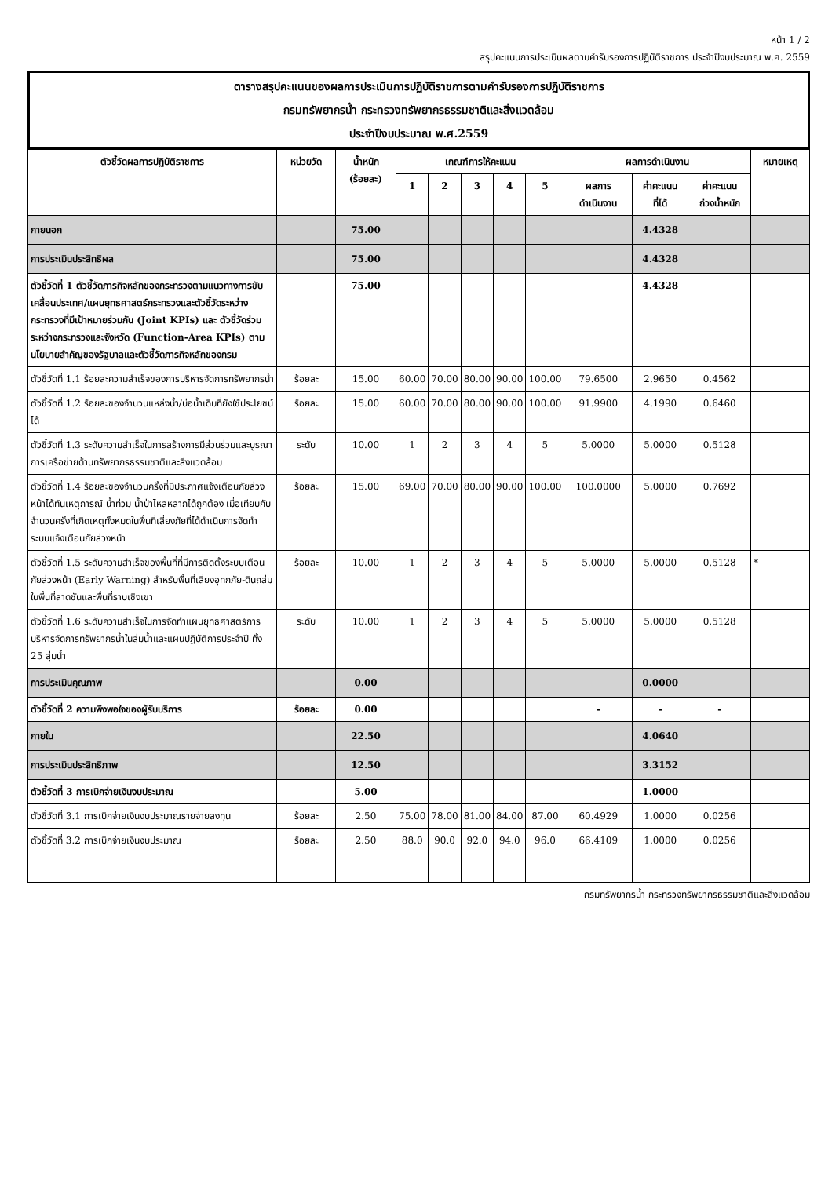หน้า 1 / 2
สรุปคะแนนการประเมินผลตามคำรับรองการปฏิบัติราชการ ประจำปีงบประมาณ พ.ศ. 2559
ตารางสรุปคะแนนของผลการประเมินการปฏิบัติราชการตามคำรับรองการปฏิบัติราชการ
กรมทรัพยากรน้ำ กระทรวงทรัพยากรธรรมชาติและสิ่งแวดล้อม
ประจำปีงบประมาณ พ.ศ.2559
| ตัวชี้วัดผลการปฏิบัติราชการ | หน่วยวัด | น้ำหนัก (ร้อยละ) | เกณฑ์การให้คะแนน | | | | | ผลการดำเนินงาน | | | หมายเหตุ |
| --- | --- | --- | --- | --- | --- | --- | --- | --- | --- | --- | --- |
| | | | 1 | 2 | 3 | 4 | 5 | ผลการ ดำเนินงาน | ค่าคะแนน ที่ได้ | ค่าคะแนน ถ่วงน้ำหนัก | |
| ภายนอก | | 75.00 | | | | | | | 4.4328 | | |
| การประเมินประสิทธิผล | | 75.00 | | | | | | | 4.4328 | | |
| ตัวชี้วัดที่ 1 ตัวชี้วัดภารกิจหลักของกระทรวงตามแนวทางการขับเคลื่อนประเทศ/แผนยุทธศาสตร์กระทรวงและตัวชี้วัดระหว่างกระทรวงที่มีเป้าหมายร่วมกัน (Joint KPIs) และ ตัวชี้วัดร่วมระหว่างกระทรวงและจังหวัด (Function-Area KPIs) ตามนโยบายสำคัญของรัฐบาลและตัวชี้วัดภารกิจหลักของกรม | | 75.00 | | | | | | | 4.4328 | | |
| ตัวชี้วัดที่ 1.1 ร้อยละความสำเร็จของการบริหารจัดการทรัพยากรน้ำ | ร้อยละ | 15.00 | 60.00 | 70.00 | 80.00 | 90.00 | 100.00 | 79.6500 | 2.9650 | 0.4562 | |
| ตัวชี้วัดที่ 1.2 ร้อยละของจำนวนแหล่งน้ำ/บ่อน้ำเดิมที่ยังใช้ประโยชน์ได้ | ร้อยละ | 15.00 | 60.00 | 70.00 | 80.00 | 90.00 | 100.00 | 91.9900 | 4.1990 | 0.6460 | |
| ตัวชี้วัดที่ 1.3 ระดับความสำเร็จในการสร้างการมีส่วนร่วมและบูรณาการเครือข่ายด้านทรัพยากรธรรมชาติและสิ่งแวดล้อม | ระดับ | 10.00 | 1 | 2 | 3 | 4 | 5 | 5.0000 | 5.0000 | 0.5128 | |
| ตัวชี้วัดที่ 1.4 ร้อยละของจำนวนครั้งที่มีประกาศแจ้งเตือนภัยล่วงหน้าได้ทันเหตุการณ์ น้ำท่วม น้ำป่าไหลหลากได้ถูกต้อง เมื่อเทียบกับจำนวนครั้งที่เกิดเหตุทั้งหมดในพื้นที่เสี่ยงภัยที่ได้ดำเนินการจัดทำระบบแจ้งเตือนภัยล่วงหน้า | ร้อยละ | 15.00 | 69.00 | 70.00 | 80.00 | 90.00 | 100.00 | 100.0000 | 5.0000 | 0.7692 | |
| ตัวชี้วัดที่ 1.5 ระดับความสำเร็จของพื้นที่ที่มีการติดตั้งระบบเตือนภัยล่วงหน้า (Early Warning) สำหรับพื้นที่เสี่ยงอุทกภัย-ดินถล่ม ในพื้นที่ลาดชันและพื้นที่ราบเชิงเขา | ร้อยละ | 10.00 | 1 | 2 | 3 | 4 | 5 | 5.0000 | 5.0000 | 0.5128 | * |
| ตัวชี้วัดที่ 1.6 ระดับความสำเร็จในการจัดทำแผนยุทธศาสตร์การบริหารจัดการทรัพยากรน้ำในลุ่มน้ำและแผนปฏิบัติการประจำปี ทั้ง 25 ลุ่มน้ำ | ระดับ | 10.00 | 1 | 2 | 3 | 4 | 5 | 5.0000 | 5.0000 | 0.5128 | |
| การประเมินคุณภาพ | | 0.00 | | | | | | | 0.0000 | | |
| ตัวชี้วัดที่ 2 ความพึงพอใจของผู้รับบริการ | ร้อยละ | 0.00 | | | | | | - | - | - | |
| ภายใน | | 22.50 | | | | | | | 4.0640 | | |
| การประเมินประสิทธิภาพ | | 12.50 | | | | | | | 3.3152 | | |
| ตัวชี้วัดที่ 3 การเบิกจ่ายเงินงบประมาณ | | 5.00 | | | | | | | 1.0000 | | |
| ตัวชี้วัดที่ 3.1 การเบิกจ่ายเงินงบประมาณรายจ่ายลงทุน | ร้อยละ | 2.50 | 75.00 | 78.00 | 81.00 | 84.00 | 87.00 | 60.4929 | 1.0000 | 0.0256 | |
| ตัวชี้วัดที่ 3.2 การเบิกจ่ายเงินงบประมาณ | ร้อยละ | 2.50 | 88.0 | 90.0 | 92.0 | 94.0 | 96.0 | 66.4109 | 1.0000 | 0.0256 | |
กรมทรัพยากรน้ำ กระทรวงทรัพยากรธรรมชาติและสิ่งแวดล้อม